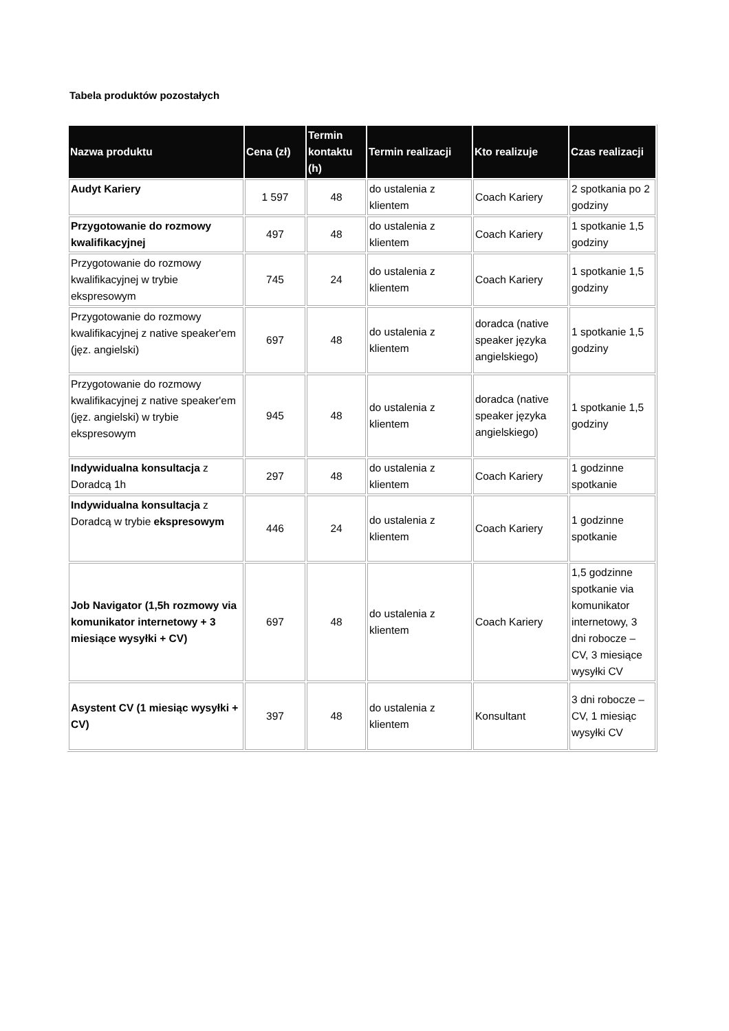Tabela produktów pozostałych
| Nazwa produktu | Cena (zł) | Termin kontaktu (h) | Termin realizacji | Kto realizuje | Czas realizacji |
| --- | --- | --- | --- | --- | --- |
| Audyt Kariery | 1 597 | 48 | do ustalenia z klientem | Coach Kariery | 2 spotkania po 2 godziny |
| Przygotowanie do rozmowy kwalifikacyjnej | 497 | 48 | do ustalenia z klientem | Coach Kariery | 1 spotkanie 1,5 godziny |
| Przygotowanie do rozmowy kwalifikacyjnej w trybie ekspresowym | 745 | 24 | do ustalenia z klientem | Coach Kariery | 1 spotkanie 1,5 godziny |
| Przygotowanie do rozmowy kwalifikacyjnej z native speaker'em (jęz. angielski) | 697 | 48 | do ustalenia z klientem | doradca (native speaker języka angielskiego) | 1 spotkanie 1,5 godziny |
| Przygotowanie do rozmowy kwalifikacyjnej z native speaker'em (jęz. angielski) w trybie ekspresowym | 945 | 48 | do ustalenia z klientem | doradca (native speaker języka angielskiego) | 1 spotkanie 1,5 godziny |
| Indywidualna konsultacja z Doradcą 1h | 297 | 48 | do ustalenia z klientem | Coach Kariery | 1 godzinne spotkanie |
| Indywidualna konsultacja z Doradcą w trybie ekspresowym | 446 | 24 | do ustalenia z klientem | Coach Kariery | 1 godzinne spotkanie |
| Job Navigator (1,5h rozmowy via komunikator internetowy + 3 miesiące wysyłki + CV) | 697 | 48 | do ustalenia z klientem | Coach Kariery | 1,5 godzinne spotkanie via komunikator internetowy, 3 dni robocze – CV, 3 miesiące wysyłki CV |
| Asystent CV (1 miesiąc wysyłki + CV) | 397 | 48 | do ustalenia z klientem | Konsultant | 3 dni robocze – CV, 1 miesiąc wysyłki CV |